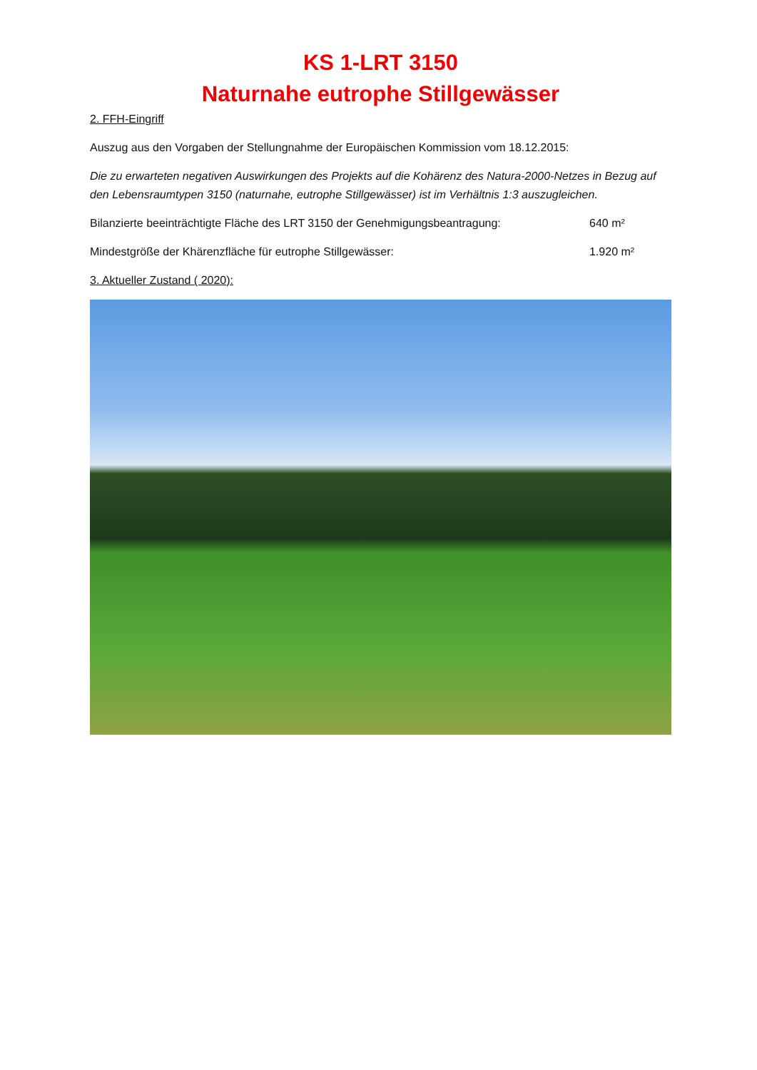KS 1-LRT 3150
Naturnahe eutrophe Stillgewässer
2. FFH-Eingriff
Auszug aus den Vorgaben der Stellungnahme der Europäischen Kommission vom 18.12.2015:
Die zu erwarteten negativen Auswirkungen des Projekts auf die Kohärenz des Natura-2000-Netzes in Bezug auf den Lebensraumtypen 3150 (naturnahe, eutrophe Stillgewässer) ist im Verhältnis 1:3 auszugleichen.
Bilanzierte beeinträchtigte Fläche des LRT 3150 der Genehmigungsbeantragung: 640 m²
Mindestgröße der Khärenzfläche für eutrophe Stillgewässer: 1.920 m²
3. Aktueller Zustand ( 2020):